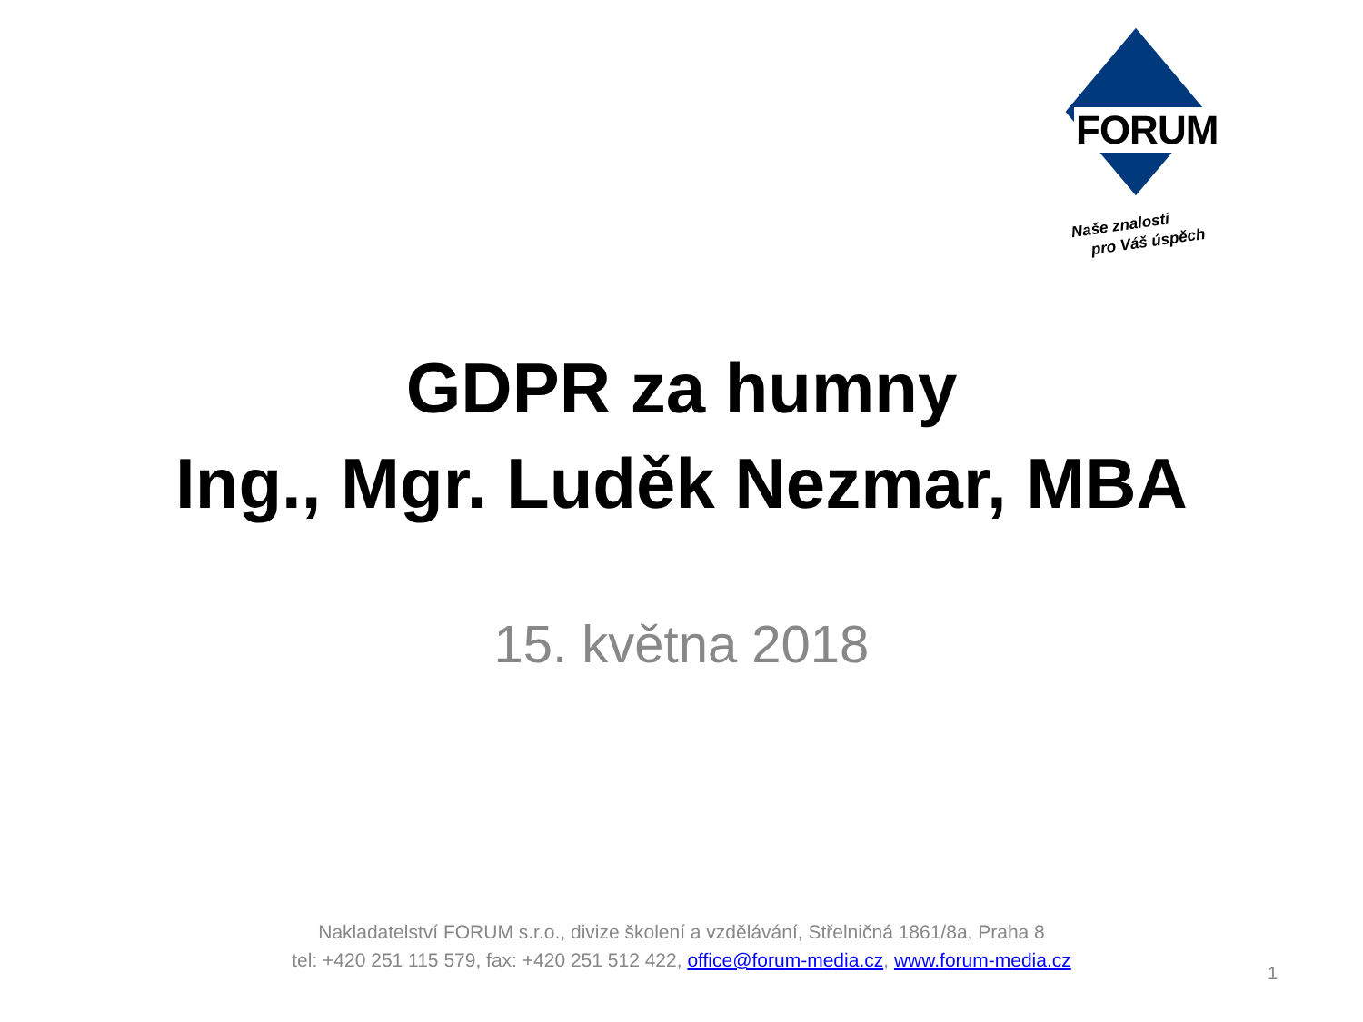FORUM
Naše znalosti
pro Váš úspěch
GDPR za humny
Ing., Mgr. Luděk Nezmar, MBA
15. května 2018
Nakladatelství FORUM s.r.o., divize školení a vzdělávání, Střelničná 1861/8a, Praha 8
tel: +420 251 115 579, fax: +420 251 512 422, office@forum-media.cz, www.forum-media.cz
1